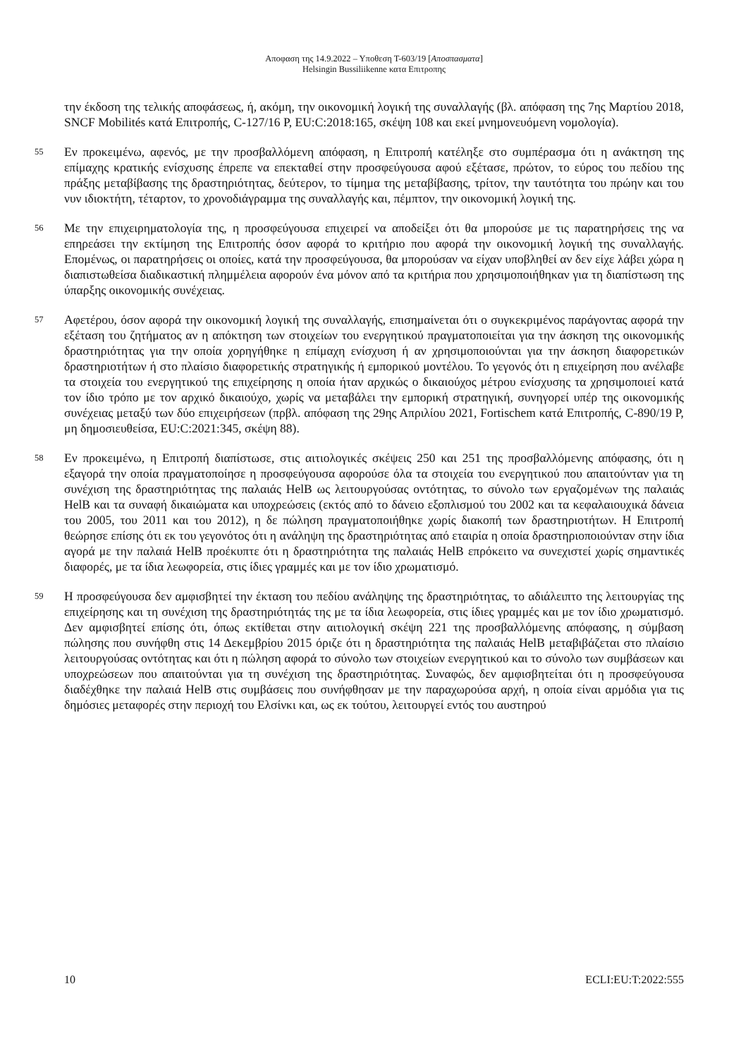Αποφαση της 14.9.2022 – Υποθεση T-603/19 [Αποσπασματα]
Helsingin Bussiliikenne κατα Επιτροπης
την έκδοση της τελικής αποφάσεως, ή, ακόμη, την οικονομική λογική της συναλλαγής (βλ. απόφαση της 7ης Μαρτίου 2018, SNCF Mobilités κατά Επιτροπής, C-127/16 P, EU:C:2018:165, σκέψη 108 και εκεί μνημονευόμενη νομολογία).
55
Εν προκειμένω, αφενός, με την προσβαλλόμενη απόφαση, η Επιτροπή κατέληξε στο συμπέρασμα ότι η ανάκτηση της επίμαχης κρατικής ενίσχυσης έπρεπε να επεκταθεί στην προσφεύγουσα αφού εξέτασε, πρώτον, το εύρος του πεδίου της πράξης μεταβίβασης της δραστηριότητας, δεύτερον, το τίμημα της μεταβίβασης, τρίτον, την ταυτότητα του πρώην και του νυν ιδιοκτήτη, τέταρτον, το χρονοδιάγραμμα της συναλλαγής και, πέμπτον, την οικονομική λογική της.
56
Με την επιχειρηματολογία της, η προσφεύγουσα επιχειρεί να αποδείξει ότι θα μπορούσε με τις παρατηρήσεις της να επηρεάσει την εκτίμηση της Επιτροπής όσον αφορά το κριτήριο που αφορά την οικονομική λογική της συναλλαγής. Επομένως, οι παρατηρήσεις οι οποίες, κατά την προσφεύγουσα, θα μπορούσαν να είχαν υποβληθεί αν δεν είχε λάβει χώρα η διαπιστωθείσα διαδικαστική πλημμέλεια αφορούν ένα μόνον από τα κριτήρια που χρησιμοποιήθηκαν για τη διαπίστωση της ύπαρξης οικονομικής συνέχειας.
57
Αφετέρου, όσον αφορά την οικονομική λογική της συναλλαγής, επισημαίνεται ότι ο συγκεκριμένος παράγοντας αφορά την εξέταση του ζητήματος αν η απόκτηση των στοιχείων του ενεργητικού πραγματοποιείται για την άσκηση της οικονομικής δραστηριότητας για την οποία χορηγήθηκε η επίμαχη ενίσχυση ή αν χρησιμοποιούνται για την άσκηση διαφορετικών δραστηριοτήτων ή στο πλαίσιο διαφορετικής στρατηγικής ή εμπορικού μοντέλου. Το γεγονός ότι η επιχείρηση που ανέλαβε τα στοιχεία του ενεργητικού της επιχείρησης η οποία ήταν αρχικώς ο δικαιούχος μέτρου ενίσχυσης τα χρησιμοποιεί κατά τον ίδιο τρόπο με τον αρχικό δικαιούχο, χωρίς να μεταβάλει την εμπορική στρατηγική, συνηγορεί υπέρ της οικονομικής συνέχειας μεταξύ των δύο επιχειρήσεων (πρβλ. απόφαση της 29ης Απριλίου 2021, Fortischem κατά Επιτροπής, C-890/19 P, μη δημοσιευθείσα, EU:C:2021:345, σκέψη 88).
58
Εν προκειμένω, η Επιτροπή διαπίστωσε, στις αιτιολογικές σκέψεις 250 και 251 της προσβαλλόμενης απόφασης, ότι η εξαγορά την οποία πραγματοποίησε η προσφεύγουσα αφορούσε όλα τα στοιχεία του ενεργητικού που απαιτούνταν για τη συνέχιση της δραστηριότητας της παλαιάς HelB ως λειτουργούσας οντότητας, το σύνολο των εργαζομένων της παλαιάς HelB και τα συναφή δικαιώματα και υποχρεώσεις (εκτός από το δάνειο εξοπλισμού του 2002 και τα κεφαλαιουχικά δάνεια του 2005, του 2011 και του 2012), η δε πώληση πραγματοποιήθηκε χωρίς διακοπή των δραστηριοτήτων. Η Επιτροπή θεώρησε επίσης ότι εκ του γεγονότος ότι η ανάληψη της δραστηριότητας από εταιρία η οποία δραστηριοποιούνταν στην ίδια αγορά με την παλαιά HelB προέκυπτε ότι η δραστηριότητα της παλαιάς HelB επρόκειτο να συνεχιστεί χωρίς σημαντικές διαφορές, με τα ίδια λεωφορεία, στις ίδιες γραμμές και με τον ίδιο χρωματισμό.
59
Η προσφεύγουσα δεν αμφισβητεί την έκταση του πεδίου ανάληψης της δραστηριότητας, το αδιάλειπτο της λειτουργίας της επιχείρησης και τη συνέχιση της δραστηριότητάς της με τα ίδια λεωφορεία, στις ίδιες γραμμές και με τον ίδιο χρωματισμό. Δεν αμφισβητεί επίσης ότι, όπως εκτίθεται στην αιτιολογική σκέψη 221 της προσβαλλόμενης απόφασης, η σύμβαση πώλησης που συνήφθη στις 14 Δεκεμβρίου 2015 όριζε ότι η δραστηριότητα της παλαιάς HelB μεταβιβάζεται στο πλαίσιο λειτουργούσας οντότητας και ότι η πώληση αφορά το σύνολο των στοιχείων ενεργητικού και το σύνολο των συμβάσεων και υποχρεώσεων που απαιτούνται για τη συνέχιση της δραστηριότητας. Συναφώς, δεν αμφισβητείται ότι η προσφεύγουσα διαδέχθηκε την παλαιά HelB στις συμβάσεις που συνήφθησαν με την παραχωρούσα αρχή, η οποία είναι αρμόδια για τις δημόσιες μεταφορές στην περιοχή του Ελσίνκι και, ως εκ τούτου, λειτουργεί εντός του αυστηρού
10 ECLI:EU:T:2022:555